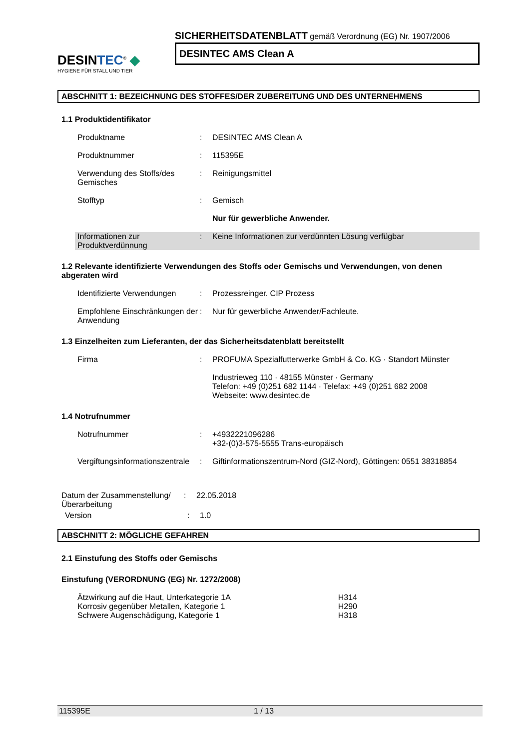DESINTEC<sup>®</sup> ◆
HYGIENE FÜR STALL UND TIER
SICHERHEITSDATENBLATT gemäß Verordnung (EG) Nr. 1907/2006
DESINTEC AMS Clean A
ABSCHNITT 1: BEZEICHNUNG DES STOFFES/DER ZUBEREITUNG UND DES UNTERNEHMENS
1.1 Produktidentifikator
Produktname : DESINTEC AMS Clean A
Produktnummer : 115395E
Verwendung des Stoffs/des Gemisches
: Reinigungsmittel
Stofftyp : Gemisch
Nur für gewerbliche Anwender.
Informationen zur Produktverdünnung
: Keine Informationen zur verdünnten Lösung verfügbar
1.2 Relevante identifizierte Verwendungen des Stoffs oder Gemischs und Verwendungen, von denen abgeraten wird
Identifizierte Verwendungen
: Prozessreinger. CIP Prozess
Empfohlene Einschränkungen der Anwendung
: Nur für gewerbliche Anwender/Fachleute.
1.3 Einzelheiten zum Lieferanten, der das Sicherheitsdatenblatt bereitstellt
Firma : PROFUMA Spezialfutterwerke GmbH & Co. KG · Standort Münster
Industrieweg 110 · 48155 Münster · Germany
Telefon: +49 (0)251 682 1144 · Telefax: +49 (0)251 682 2008
Webseite: www.desintec.de
1.4 Notrufnummer
Notrufnummer : +4932221096286
+32-(0)3-575-5555 Trans-europäisch
Vergiftungsinformationszentrale
: Giftinformationszentrum-Nord (GIZ-Nord), Göttingen: 0551 38318854
Datum der Zusammenstellung/Überarbeitung
: 22.05.2018
Version : 1.0
ABSCHNITT 2: MÖGLICHE GEFAHREN
2.1 Einstufung des Stoffs oder Gemischs
Einstufung (VERORDNUNG (EG) Nr. 1272/2008)
Ätzwirkung auf die Haut, Unterkategorie 1A H314
Korrosiv gegenüber Metallen, Kategorie 1 H290
Schwere Augenschädigung, Kategorie 1 H318
115395E 1 / 13